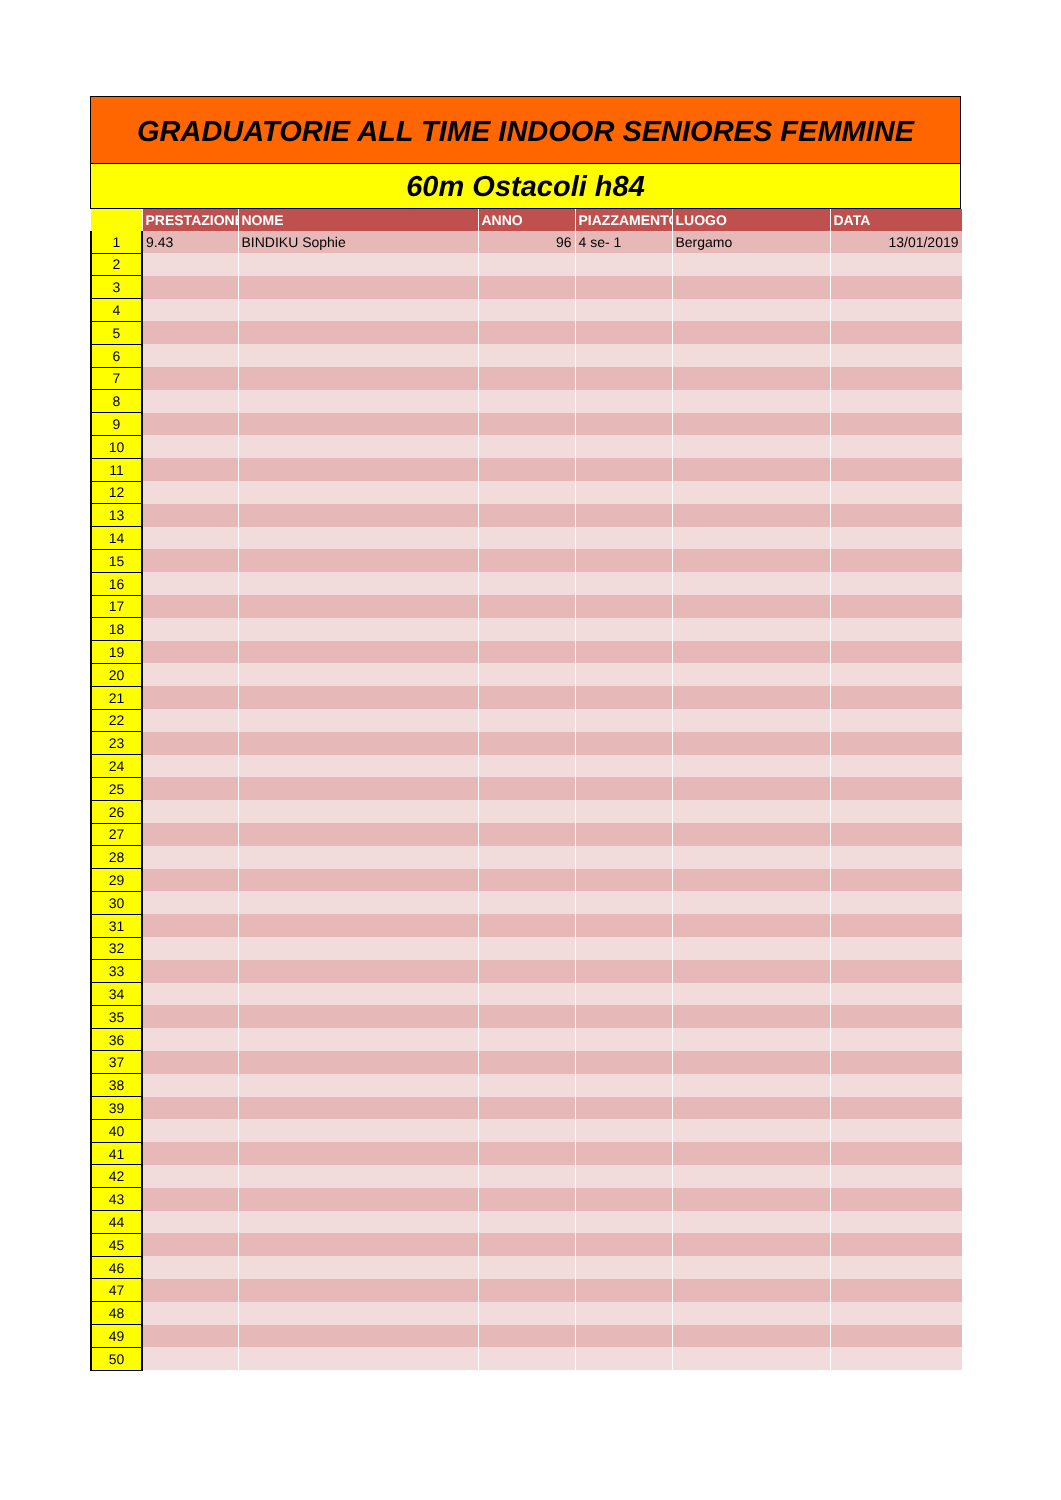GRADUATORIE ALL TIME INDOOR SENIORES FEMMINE
60m Ostacoli h84
| | PRESTAZIONE | NOME | ANNO | PIAZZAMENTO | LUOGO | DATA |
| --- | --- | --- | --- | --- | --- | --- |
| 1 | 9.43 | BINDIKU Sophie | 96 | 4 se- 1 | Bergamo | 13/01/2019 |
| 2 | | | | | | |
| 3 | | | | | | |
| 4 | | | | | | |
| 5 | | | | | | |
| 6 | | | | | | |
| 7 | | | | | | |
| 8 | | | | | | |
| 9 | | | | | | |
| 10 | | | | | | |
| 11 | | | | | | |
| 12 | | | | | | |
| 13 | | | | | | |
| 14 | | | | | | |
| 15 | | | | | | |
| 16 | | | | | | |
| 17 | | | | | | |
| 18 | | | | | | |
| 19 | | | | | | |
| 20 | | | | | | |
| 21 | | | | | | |
| 22 | | | | | | |
| 23 | | | | | | |
| 24 | | | | | | |
| 25 | | | | | | |
| 26 | | | | | | |
| 27 | | | | | | |
| 28 | | | | | | |
| 29 | | | | | | |
| 30 | | | | | | |
| 31 | | | | | | |
| 32 | | | | | | |
| 33 | | | | | | |
| 34 | | | | | | |
| 35 | | | | | | |
| 36 | | | | | | |
| 37 | | | | | | |
| 38 | | | | | | |
| 39 | | | | | | |
| 40 | | | | | | |
| 41 | | | | | | |
| 42 | | | | | | |
| 43 | | | | | | |
| 44 | | | | | | |
| 45 | | | | | | |
| 46 | | | | | | |
| 47 | | | | | | |
| 48 | | | | | | |
| 49 | | | | | | |
| 50 | | | | | | |